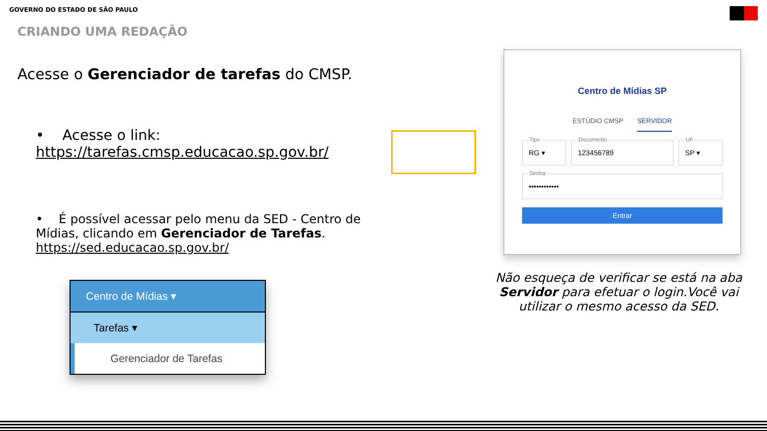GOVERNO DO ESTADO DE SÃO PAULO
CRIANDO UMA REDAÇÃO
Acesse o Gerenciador de tarefas do CMSP.
• Acesse o link: https://tarefas.cmsp.educacao.sp.gov.br/
• É possível acessar pelo menu da SED - Centro de Mídias, clicando em Gerenciador de Tarefas. https://sed.educacao.sp.gov.br/
Centro de Mídias ▾
Tarefas ▾
Gerenciador de Tarefas
Centro de Mídias SP
ESTÚDIO CMSP SERVIDOR
Tipo
RG ▾
Documento
123456789
UF
SP ▾
Senha
••••••••••••
Entrar
Não esqueça de verificar se está na aba Servidor para efetuar o login.Você vai utilizar o mesmo acesso da SED.